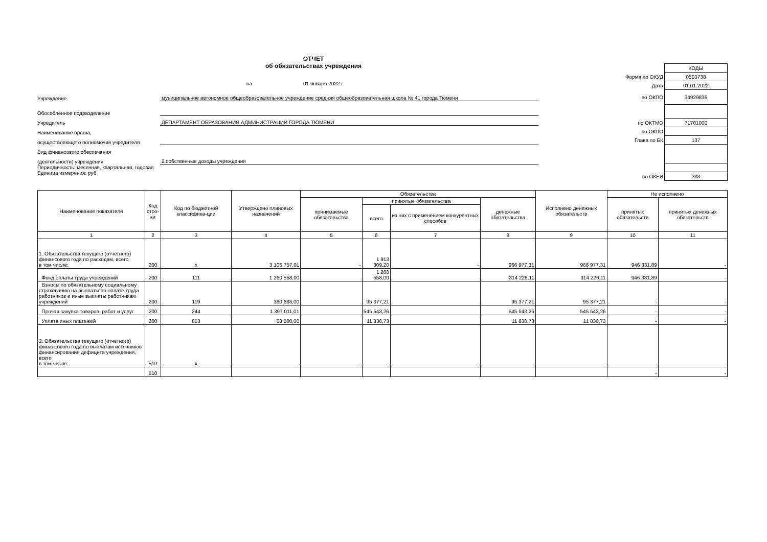ОТЧЕТ
об обязательствах учреждения
на 01 января 2022 г.
Учреждение муниципальное автономное общеобразовательное учреждение средняя общеобразовательная школа № 41 города Тюмени
Обособленное подразделение
Учредитель ДЕПАРТАМЕНТ ОБРАЗОВАНИЯ АДМИНИСТРАЦИИ ГОРОДА ТЮМЕНИ
Наименование органа,
осуществляющего полномочия учредителя
Вид финансового обеспечения
(деятельности) учреждения 2.собственные доходы учреждения
Периодичность: месячная, квартальная, годовая
Единица измерения: руб
| | КОДЫ |
| Форма по ОКУД | 0503738 |
| Дата | 01.01.2022 |
| по ОКПО | 34929836 |
| по ОКТМО | 71701000 |
| по ОКПО | |
| Глава по БК | 137 |
| по ОКЕИ | 383 |
| Наименование показателя | Код стро-ки | Код по бюджетной классифика-ции | Утверждено плановых назначений | Обязательства | | | | Исполнено денежных обязательств | Не исполнено | |
| --- | --- | --- | --- | --- | --- | --- | --- | --- | --- | --- |
| | | | | принимаемые обязательства | принятые обязательства | | денежные обязательства | | принятых обязательств | принятых денежных обязательств |
| | | | | | всего | из них с применением конкурентных способов | | | | |
| 1 | 2 | 3 | 4 | 5 | 6 | 7 | 8 | 9 | 10 | 11 |
| 1. Обязательства текущего (отчетного) финансового года по расходам, всего в том числе: | 200 | x | 3 106 757,01 | - | 1 913 309,20 | - | 966 977,31 | 966 977,31 | 946 331,89 | - |
| Фонд оплаты труда учреждений | 200 | 111 | 1 260 558,00 | | 1 260 558,00 | | 314 226,11 | 314 226,11 | 946 331,89 | - |
| Взносы по обязательному социальному страхованию на выплаты по оплате труда работников и иные выплаты работникам учреждений | 200 | 119 | 380 688,00 | | 95 377,21 | | 95 377,21 | 95 377,21 | - | - |
| Прочая закупка товаров, работ и услуг | 200 | 244 | 1 397 011,01 | | 545 543,26 | | 545 543,26 | 545 543,26 | - | - |
| Уплата иных платежей | 200 | 853 | 68 500,00 | | 11 830,73 | | 11 830,73 | 11 830,73 | - | - |
| 2. Обязательства текущего (отчетного) финансового года по выплатам источников финансирования дефицита учреждения, всего в том числе: | 510 | x | - | - | - | - | - | - | - | - |
| | 510 | | | | | | | | - | - |